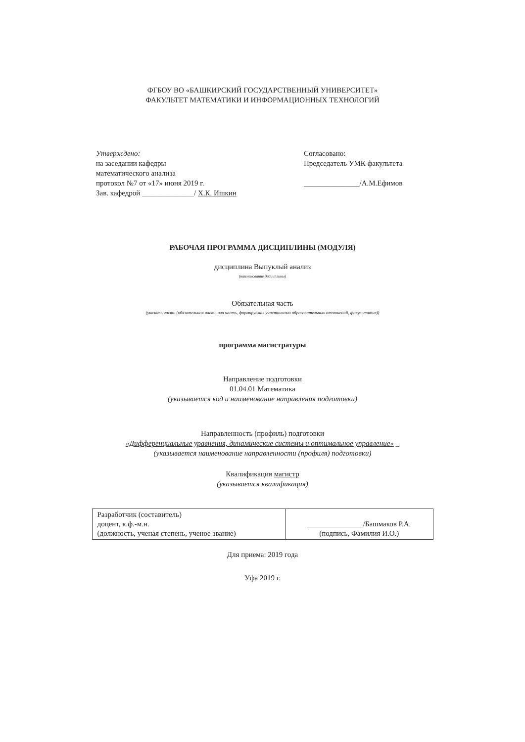ФГБОУ ВО «БАШКИРСКИЙ ГОСУДАРСТВЕННЫЙ УНИВЕРСИТЕТ»
ФАКУЛЬТЕТ МАТЕМАТИКИ И ИНФОРМАЦИОННЫХ ТЕХНОЛОГИЙ
Утверждено:
на заседании кафедры
математического анализа
протокол №7 от «17» июня 2019 г.
Зав. кафедрой ______________/ Х.К. Ишкин
Согласовано:
Председатель УМК факультета
_______________/А.М.Ефимов
РАБОЧАЯ ПРОГРАММА ДИСЦИПЛИНЫ (МОДУЛЯ)
дисциплина Выпуклый анализ
(наименование дисциплины)
Обязательная часть
(указать часть (обязательная часть или часть, формируемая участниками образовательных отношений, факультатив))
программа магистратуры
Направление подготовки
01.04.01 Математика
(указывается код и наименование направления подготовки)
Направленность (профиль) подготовки
«Дифференциальные уравнения, динамические системы и оптимальное управление» _
(указывается наименование направленности (профиля) подготовки)
Квалификация магистр
(указывается квалификация)
| Разработчик (составитель) доцент, к.ф.-м.н. (должность, ученая степень, ученое звание) | _______________/Башмаков Р.А. (подпись, Фамилия И.О.) |
Для приема: 2019 года
Уфа 2019 г.